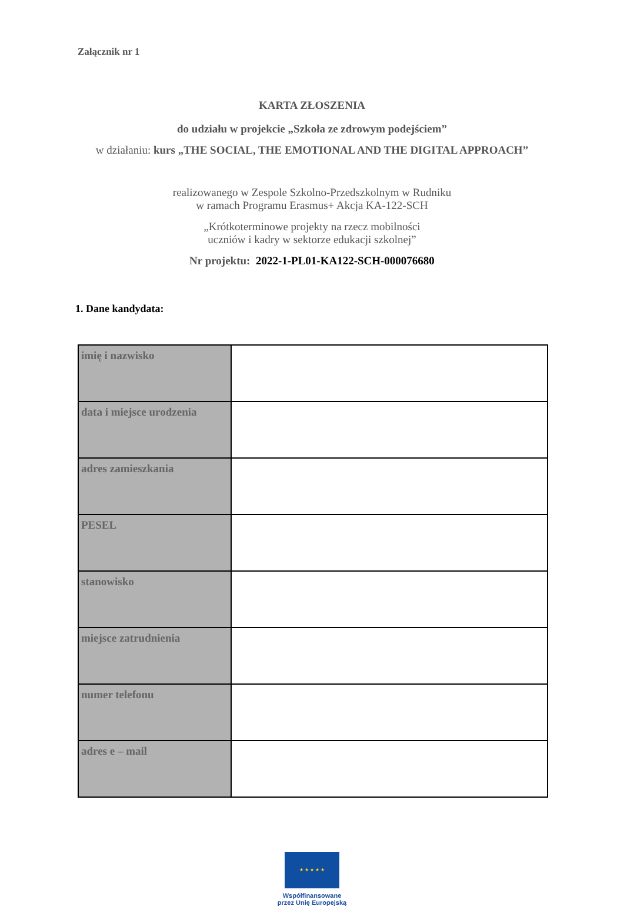Załącznik nr 1
KARTA ZŁOSZENIA
do udziału w projekcie „Szkoła ze zdrowym podejściem”
w działaniu: kurs „THE SOCIAL, THE EMOTIONAL AND THE DIGITAL APPROACH”
realizowanego w Zespole Szkolno-Przedszkolnym w Rudniku
w ramach Programu Erasmus+ Akcja KA-122-SCH
„Krótkoterminowe projekty na rzecz mobilności
uczniów i kadry w sektorze edukacji szkolnej”
Nr projektu: 2022-1-PL01-KA122-SCH-000076680
1. Dane kandydata:
| imię i nazwisko | |
| data i miejsce urodzenia | |
| adres zamieszkania | |
| PESEL | |
| stanowisko | |
| miejsce zatrudnienia | |
| numer telefonu | |
| adres e – mail | |
★ ★ ★ ★ ★
Współfinansowane
przez Unię Europejską